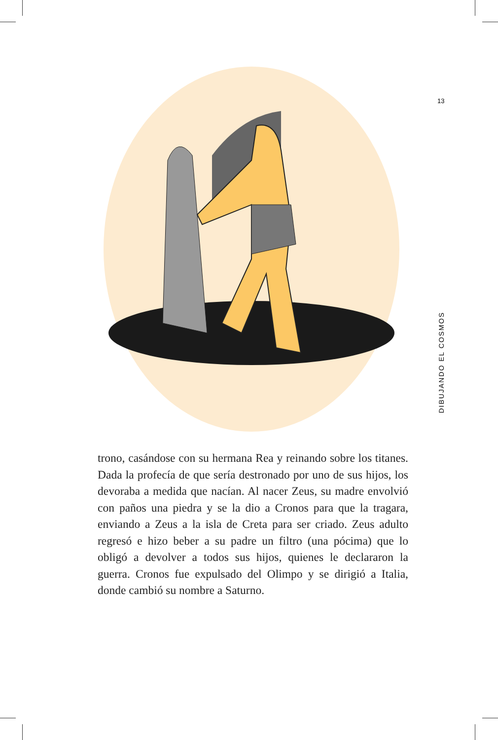13
DIBUJANDO EL COSMOS
trono, casándose con su hermana Rea y reinando sobre los titanes. Dada la profecía de que sería destronado por uno de sus hijos, los devoraba a medida que nacían. Al nacer Zeus, su madre envolvió con paños una piedra y se la dio a Cronos para que la tragara, enviando a Zeus a la isla de Creta para ser criado. Zeus adulto regresó e hizo beber a su padre un filtro (una pócima) que lo obligó a devolver a todos sus hijos, quienes le declararon la guerra. Cronos fue expulsado del Olimpo y se dirigió a Italia, donde cam­bió su nombre a Saturno.